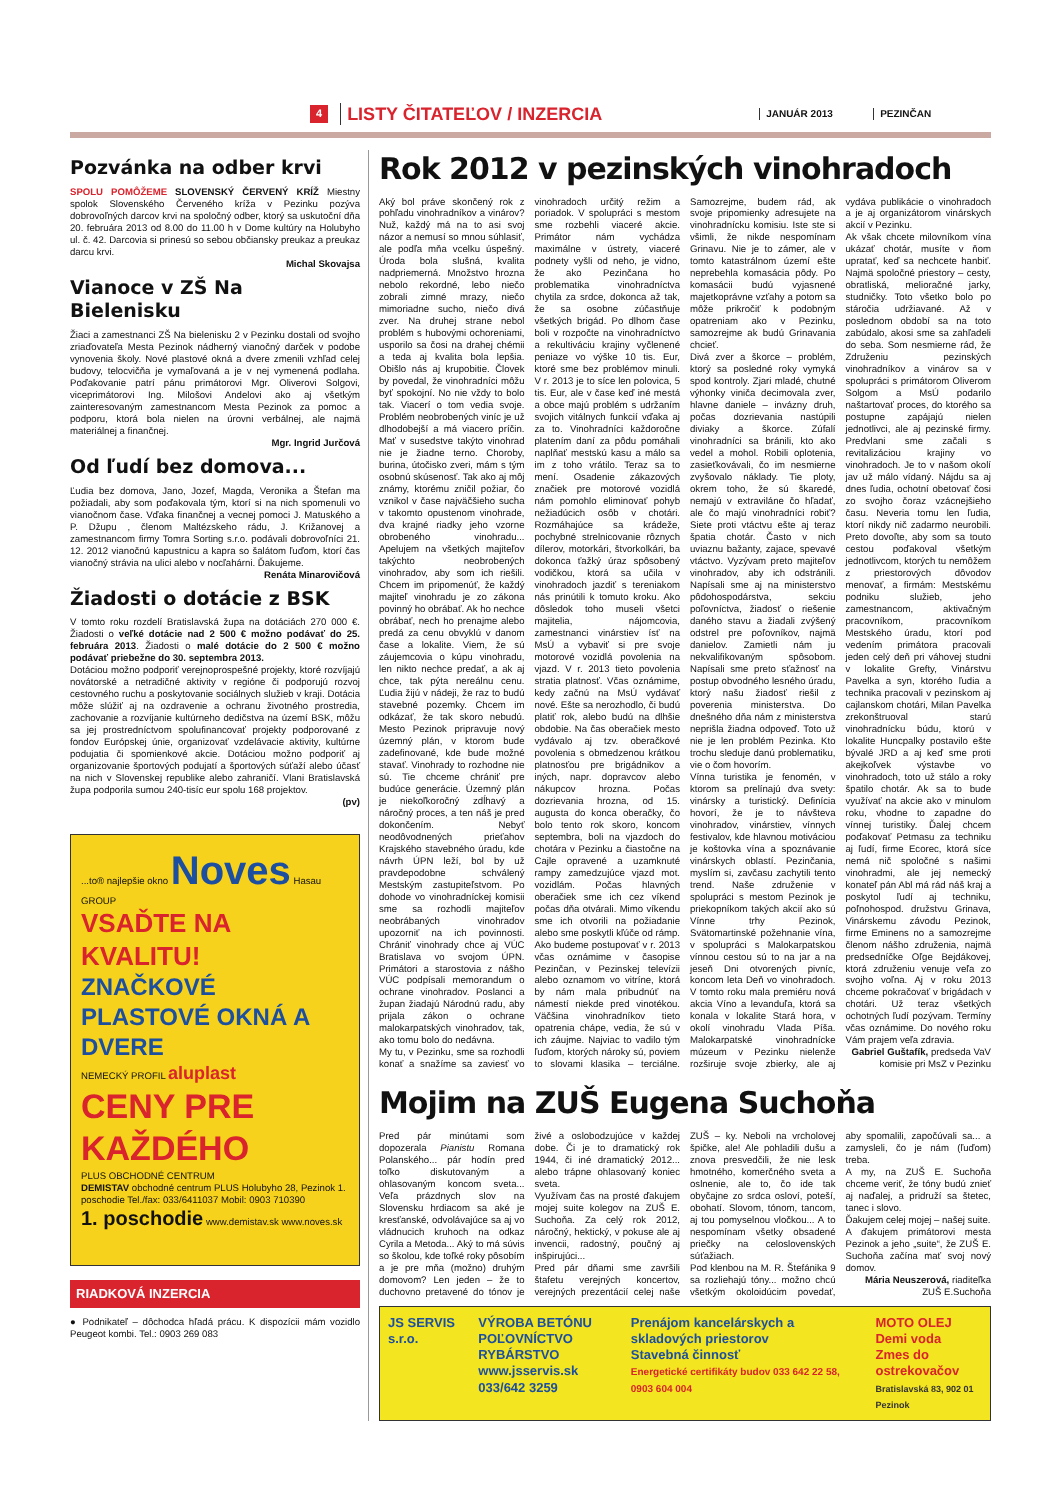4 LISTY ČITATEĽOV / INZERCIA JANUÁR 2013 PEZINČAN
Pozvánka na odber krvi
SPOLU POMÔŽEME SLOVENSKÝ ČERVENÝ KRÍŽ Miestny spolok Slovenského Červeného kríža v Pezinku pozýva dobrovoľných darcov krvi na spoločný odber, ktorý sa uskutoční dňa 20. februára 2013 od 8.00 do 11.00 h v Dome kultúry na Holubyho ul. č. 42. Darcovia si prinesú so sebou občiansky preukaz a preukaz darcu krvi.
Michal Skovajsa
Vianoce v ZŠ Na Bielenisku
Žiaci a zamestnanci ZŠ Na bielenisku 2 v Pezinku dostali od svojho zriaďovateľa Mesta Pezinok nádherný vianočný darček v podobe vynovenia školy. Nové plastové okná a dvere zmenili vzhľad celej budovy, telocvičňa je vymaľovaná a je v nej vymenená podlaha. Poďakovanie patrí pánu primátorovi Mgr. Oliverovi Solgovi, viceprimátorovi Ing. Milošovi Andelovi ako aj všetkým zainteresovaným zamestnancom Mesta Pezinok za pomoc a podporu, ktorá bola nielen na úrovni verbálnej, ale najmä materiálnej a finančnej.
Mgr. Ingrid Jurčová
Od ľudí bez domova...
Ľudia bez domova, Jano, Jozef, Magda, Veronika a Štefan ma požiadali, aby som poďakovala tým, ktorí si na nich spomenuli vo vianočnom čase. Vďaka finančnej a vecnej pomoci J. Matuského a P. Džupu , členom Maltézskeho rádu, J. Križanovej a zamestnancom firmy Tomra Sorting s.r.o. podávali dobrovoľníci 21. 12. 2012 vianočnú kapustnicu a kapra so šalátom ľuďom, ktorí čas vianočný strávia na ulici alebo v nocľahárni. Ďakujeme.
Renáta Minarovičová
Žiadosti o dotácie z BSK
V tomto roku rozdelí Bratislavská župa na dotáciách 270 000 €. Žiadosti o veľké dotácie nad 2 500 € možno podávať do 25. februára 2013. Žiadosti o malé dotácie do 2 500 € možno podávať priebežne do 30. septembra 2013.
Dotáciou možno podporiť verejnoprospešné projekty, ktoré rozvíjajú novátorské a netradičné aktivity v regióne či podporujú rozvoj cestovného ruchu a poskytovanie sociálnych služieb v kraji. Dotácia môže slúžiť aj na ozdravenie a ochranu životného prostredia, zachovanie a rozvíjanie kultúrneho dedičstva na území BSK, môžu sa jej prostredníctvom spolufinancovať projekty podporované z fondov Európskej únie, organizovať vzdelávacie aktivity, kultúrne podujatia či spomienkové akcie. Dotáciou možno podporiť aj organizovanie športových podujatí a športových súťaží alebo účasť na nich v Slovenskej republike alebo zahraničí. Vlani Bratislavská župa podporila sumou 240-tisíc eur spolu 168 projektov.
(pv)
...to® najlepšie okno Noves Hasau GROUP
VSAĎTE NA KVALITU!
ZNAČKOVÉ PLASTOVÉ OKNÁ A DVERE
NEMECKÝ PROFIL aluplast
CENY PRE KAŽDÉHO
PLUS OBCHODNÉ CENTRUM
DEMISTAV obchodné centrum PLUS Holubyho 28, Pezinok 1. poschodie Tel./fax: 033/6411037 Mobil: 0903 710390
1. poschodie www.demistav.sk www.noves.sk
RIADKOVÁ INZERCIA
● Podnikateľ – dôchodca hľadá prácu. K dispozícii mám vozidlo Peugeot kombi. Tel.: 0903 269 083
Rok 2012 v pezinských vinohradoch
Aký bol práve skončený rok z pohľadu vinohradníkov a vinárov? Nuž, každý má na to asi svoj názor a nemusí so mnou súhlasiť, ale podľa mňa vcelku úspešný. Úroda bola slušná, kvalita nadpriemerná. Množstvo hrozna nebolo rekordné, lebo niečo zobrali zimné mrazy, niečo mimoriadne sucho, niečo divá zver. Na druhej strane nebol problém s hubovými ochoreniami, usporilo sa čosi na drahej chémii a teda aj kvalita bola lepšia. Obišlo nás aj krupobitie. Človek by povedal, že vinohradníci môžu byť spokojní. No nie vždy to bolo tak. Viacerí o tom vedia svoje. Problém neobrobených viníc je už dlhodobejší a má viacero príčin. Mať v susedstve takýto vinohrad nie je žiadne terno. Choroby, burina, útočisko zveri, mám s tým osobnú skúsenosť. Tak ako aj môj známy, ktorému zničil požiar, čo vznikol v čase najväčšieho sucha v takomto opustenom vinohrade, dva krajné riadky jeho vzorne obrobeného vinohradu... Apelujem na všetkých majiteľov takýchto neobrobených vinohradov, aby som ich riešili. Chcem im pripomenúť, že každý majiteľ vinohradu je zo zákona povinný ho obrábať. Ak ho nechce obrábať, nech ho prenajme alebo predá za cenu obvyklú v danom čase a lokalite. Viem, že sú záujemcovia o kúpu vinohradu, len nikto nechce predať, a ak aj chce, tak pýta nereálnu cenu. Ľudia žijú v nádeji, že raz to budú stavebné pozemky. Chcem im odkázať, že tak skoro nebudú. Mesto Pezinok pripravuje nový územný plán, v ktorom bude zadefinované, kde bude možné stavať. Vinohrady to rozhodne nie sú. Tie chceme chrániť pre budúce generácie. Územný plán je niekoľkoročný zdĺhavý a náročný proces, a ten náš je pred dokončením. Nebyť neodôvodnených prieťahov Krajského stavebného úradu, kde návrh ÚPN leží, bol by už pravdepodobne schválený Mestským zastupiteľstvom. Po dohode vo vinohradníckej komisii sme sa rozhodli majiteľov neobrábaných vinohradov upozorniť na ich povinnosti. Chrániť vinohrady chce aj VÚC Bratislava vo svojom ÚPN. Primátori a starostovia z nášho VÚC podpísali memorandum o ochrane vinohradov. Poslanci a župan žiadajú Národnú radu, aby prijala zákon o ochrane malokarpatských vinohradov, tak, ako tomu bolo do nedávna.
My tu, v Pezinku, sme sa rozhodli konať a snažíme sa zaviesť vo vinohradoch určitý režim a poriadok. V spolupráci s mestom sme rozbehli viaceré akcie. Primátor nám vychádza maximálne v ústrety, viaceré podnety vyšli od neho, je vidno, že ako Pezinčana ho problematika vinohradníctva chytila za srdce, dokonca až tak, že sa osobne zúčastňuje všetkých brigád. Po dlhom čase boli v rozpočte na vinohradníctvo a rekultiváciu krajiny vyčlenené peniaze vo výške 10 tis. Eur, ktoré sme bez problémov minuli. V r. 2013 je to síce len polovica, 5 tis. Eur, ale v čase keď iné mestá a obce majú problém s udržaním svojich vitálnych funkcií vďaka aj za to. Vinohradníci každoročne platením daní za pôdu pomáhali naplňať mestskú kasu a málo sa im z toho vrátilo. Teraz sa to mení. Osadenie zákazových značiek pre motorové vozidlá nám pomohlo eliminovať pohyb nežiadúcich osôb v chotári. Rozmáhajúce sa krádeže, pochybné strelnicovanie rôznych dílerov, motorkári, štvorkolkári, ba dokonca ťažký úraz spôsobený vodičkou, ktorá sa učila v vinohradoch jazdiť s tereniakom nás prinútili k tomuto kroku. Ako dôsledok toho museli všetci majitelia, nájomcovia, zamestnanci vinárstiev ísť na MsÚ a vybaviť si pre svoje motorové vozidlá povolenia na vjazd. V r. 2013 tieto povolenia stratia platnosť. Včas oznámime, kedy začnú na MsÚ vydávať nové. Ešte sa nerozhodlo, či budú platiť rok, alebo budú na dlhšie obdobie. Na čas oberačiek mesto vydávalo aj tzv. oberačkové povolenia s obmedzenou krátkou platnosťou pre brigádnikov a iných, napr. dopravcov alebo nákupcov hrozna. Počas dozrievania hrozna, od 15. augusta do konca oberačky, čo bolo tento rok skoro, koncom septembra, boli na vjazdoch do chotára v Pezinku a čiastočne na Cajle opravené a uzamknuté rampy zamedzujúce vjazd mot. vozidlám. Počas hlavných oberačiek sme ich cez víkend počas dňa otvárali. Mimo víkendu sme ich otvorili na požiadanie alebo sme poskytli kľúče od rámp. Ako budeme postupovať v r. 2013 včas oznámime v časopise Pezinčan, v Pezinskej televízii alebo oznamom vo vitríne, ktorá by nám mala pribudnúť na námestí niekde pred vinotékou. Väčšina vinohradníkov tieto opatrenia chápe, vedia, že sú v ich záujme. Najviac to vadilo tým ľuďom, ktorých nároky sú, poviem to slovami klasika – terciálne. Samozrejme, budem rád, ak svoje pripomienky adresujete na vinohradnícku komisiu. Iste ste si všimli, že nikde nespomínam Grinavu. Nie je to zámer, ale v tomto katastrálnom území ešte neprebehla komasácia pôdy. Po komasácii budú vyjasnené majetkoprávne vzťahy a potom sa môže prikročiť k podobným opatreniam ako v Pezinku, samozrejme ak budú Grinavania chcieť.
Divá zver a škorce – problém, ktorý sa posledné roky vymyká spod kontroly. Zjari mladé, chutné výhonky viniča decimovala zver, hlavne daniele – invázny druh, počas dozrievania nastúpili diviaky a škorce. Zúfalí vinohradníci sa bránili, kto ako vedel a mohol. Robili oplotenia, zasieťkovávali, čo im nesmierne zvyšovalo náklady. Tie ploty, okrem toho, že sú škaredé, nemajú v extraviláne čo hľadať, ale čo majú vinohradníci robiť? Siete proti vtáctvu ešte aj teraz špatia chotár. Často v nich uviaznu bažanty, zajace, spevavé vtáctvo. Vyzývam preto majiteľov vinohradov, aby ich odstránili. Napísali sme aj na ministerstvo pôdohospodárstva, sekciu poľovníctva, žiadosť o riešenie daného stavu a žiadali zvýšený odstrel pre poľovníkov, najmä danielov. Zamietli nám ju nekvalifikovaným spôsobom. Napísali sme preto sťažnosť na postup obvodného lesného úradu, ktorý našu žiadosť riešil z poverenia ministerstva. Do dnešného dňa nám z ministerstva neprišla žiadna odpoveď. Toto už nie je len problém Pezinka. Kto trochu sleduje danú problematiku, vie o čom hovorím.
Vínna turistika je fenomén, v ktorom sa prelínajú dva svety: vinársky a turistický. Definícia hovorí, že je to návšteva vinohradov, vinárstiev, vínnych festivalov, kde hlavnou motiváciou je koštovka vína a spoznávanie vinárskych oblastí. Pezinčania, myslím si, zavčasu zachytili tento trend. Naše združenie v spolupráci s mestom Pezinok je priekopníkom takých akcií ako sú Vínne trhy Pezinok, Svätomartinské požehnanie vína, v spolupráci s Malokarpatskou vínnou cestou sú to na jar a na jeseň Dni otvorených pivníc, koncom leta Deň vo vinohradoch. V tomto roku mala premiéru nová akcia Víno a levanduľa, ktorá sa konala v lokalite Stará hora, v okolí vinohradu Vlada Píša. Malokarpatské vinohradnícke múzeum v Pezinku nielenže rozširuje svoje zbierky, ale aj vydáva publikácie o vinohradoch a je aj organizátorom vinárskych akcií v Pezinku.
Ak však chcete milovníkom vína ukázať chotár, musíte v ňom upratať, keď sa nechcete hanbiť. Najmä spoločné priestory – cesty, obratliská, melioračné jarky, studničky. Toto všetko bolo po stáročia udržiavané. Až v poslednom období sa na toto zabúdalo, akosi sme sa zahľadeli do seba. Som nesmierne rád, že Združeniu pezinských vinohradníkov a vinárov sa v spolupráci s primátorom Oliverom Solgom a MsÚ podarilo naštartovať proces, do ktorého sa postupne zapájajú nielen jednotlivci, ale aj pezinské firmy. Predvlani sme začali s revitalizáciou krajiny vo vinohradoch. Je to v našom okolí jav už málo vídaný. Nájdu sa aj dnes ľudia, ochotní obetovať čosi zo svojho čoraz vzácnejšieho času. Neveria tomu len ľudia, ktorí nikdy nič zadarmo neurobili. Preto dovoľte, aby som sa touto cestou poďakoval všetkým jednotlivcom, ktorých tu nemôžem z priestorových dôvodov menovať, a firmám: Mestskému podniku služieb, jeho zamestnancom, aktivačným pracovníkom, pracovníkom Mestského úradu, ktorí pod vedením primátora pracovali jeden celý deň pri váhovej studni v lokalite Grefty, Vinárstvu Pavelka a syn, ktorého ľudia a technika pracovali v pezinskom aj cajlanskom chotári, Milan Pavelka zrekonštruoval starú vinohradnícku búdu, ktorú v lokalite Huncpalky postavilo ešte bývalé JRD a aj keď sme proti akejkoľvek výstavbe vo vinohradoch, toto už stálo a roky špatilo chotár. Ak sa to bude využívať na akcie ako v minulom roku, vhodne to zapadne do vínnej turistiky. Ďalej chcem poďakovať Petmasu za techniku aj ľudí, firme Ecorec, ktorá síce nemá nič spoločné s našimi vinohradmi, ale jej nemecký konateľ pán Abl má rád náš kraj a poskytol ľudí aj techniku, poľnohospod. družstvu Grinava, Vinárskemu závodu Pezinok, firme Eminens no a samozrejme členom nášho združenia, najmä predsedníčke Oľge Bejdákovej, ktorá združeniu venuje veľa zo svojho voľna. Aj v roku 2013 chceme pokračovať v brigádach v chotári. Už teraz všetkých ochotných ľudí pozývam. Termíny včas oznámime. Do nového roku Vám prajem veľa zdravia.
Gabriel Guštafík, predseda VaV komisie pri MsZ v Pezinku
Mojim na ZUŠ Eugena Suchoňa
Pred pár minútami som dopozerala Pianistu Romana Polanského... pár hodín pred toľko diskutovaným a ohlasovaným koncom sveta... Veľa prázdnych slov na Slovensku hrdiacom sa aké je kresťanské, odvolávajúce sa aj vo vládnucich kruhoch na odkaz Cyrila a Metoda... Aký to má súvis so školou, kde toľké roky pôsobím a je pre mňa (možno) druhým domovom? Len jeden – že to duchovno pretavené do tónov je živé a oslobodzujúce v každej dobe. Či je to dramatický rok 1944, či iné dramatický 2012... alebo trápne ohlasovaný koniec sveta.
Využívam čas na prosté ďakujem mojej suite kolegov na ZUŠ E. Suchoňa. Za celý rok 2012, náročný, hektický, v pokuse ale aj invencii, radostný, poučný aj inšpirujúci...
Pred pár dňami sme završili štafetu verejných koncertov, verejných prezentácií celej naše ZUŠ – ky. Neboli na vrcholovej špičke, ale! Ale pohladili dušu a znova presvedčili, že nie lesk hmotného, komerčného sveta a oslnenie, ale to, čo ide tak obyčajne zo srdca osloví, poteší, obohatí. Slovom, tónom, tancom, aj tou pomyselnou vločkou... A to nespomínam všetky obsadené priečky na celoslovenských súťažiach.
Pod klenbou na M. R. Štefánika 9 sa rozliehajú tóny... možno chcú všetkým okoloidúcim povedať, aby spomalili, započúvali sa... a zamysleli, čo je nám (ľuďom) treba.
A my, na ZUŠ E. Suchoňa chceme veriť, že tóny budú znieť aj naďalej, a pridruží sa štetec, tanec i slovo.
Ďakujem celej mojej – našej suite.
A ďakujem primátorovi mesta Pezinok a jeho „suite“, že ZUŠ E. Suchoňa začína mať svoj nový domov.
Mária Neuszerová, riaditeľka ZUŠ E.Suchoňa
JS SERVIS s.r.o. VÝROBA BETÓNU
POĽOVNÍCTVO RYBÁRSTVO
www.jsservis.sk 033/642 3259
Prenájom kancelárskych a skladových priestorov
Stavebná činnosť
Energetické certifikáty budov 033 642 22 58, 0903 604 004
MOTO OLEJ
Demi voda
Zmes do ostrekovačov
Bratislavská 83, 902 01 Pezinok